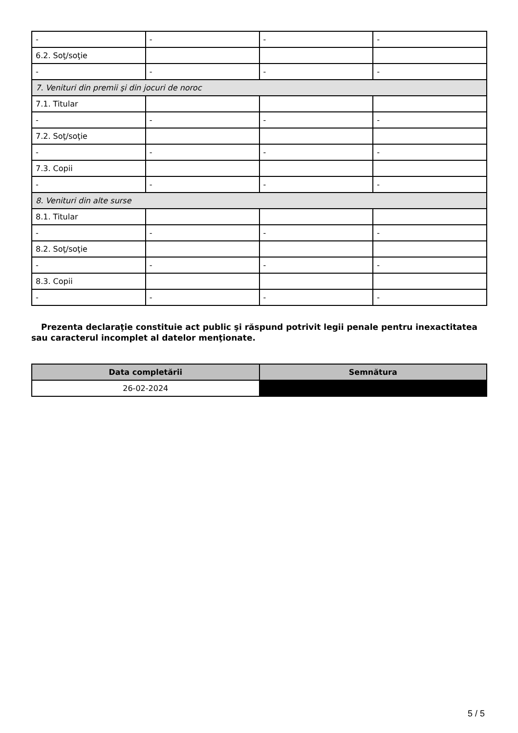| - | - | - | - |
| 6.2. Soţ/soţie | | | |
| - | - | - | - |
| 7. Venituri din premii şi din jocuri de noroc | | | |
| 7.1. Titular | | | |
| - | - | - | - |
| 7.2. Soţ/soţie | | | |
| - | - | - | - |
| 7.3. Copii | | | |
| - | - | - | - |
| 8. Venituri din alte surse | | | |
| 8.1. Titular | | | |
| - | - | - | - |
| 8.2. Soţ/soţie | | | |
| - | - | - | - |
| 8.3. Copii | | | |
| - | - | - | - |
Prezenta declaraţie constituie act public şi răspund potrivit legii penale pentru inexactitatea sau caracterul incomplet al datelor menţionate.
| Data completării | Semnătura |
| --- | --- |
| 26-02-2024 | |
5 / 5